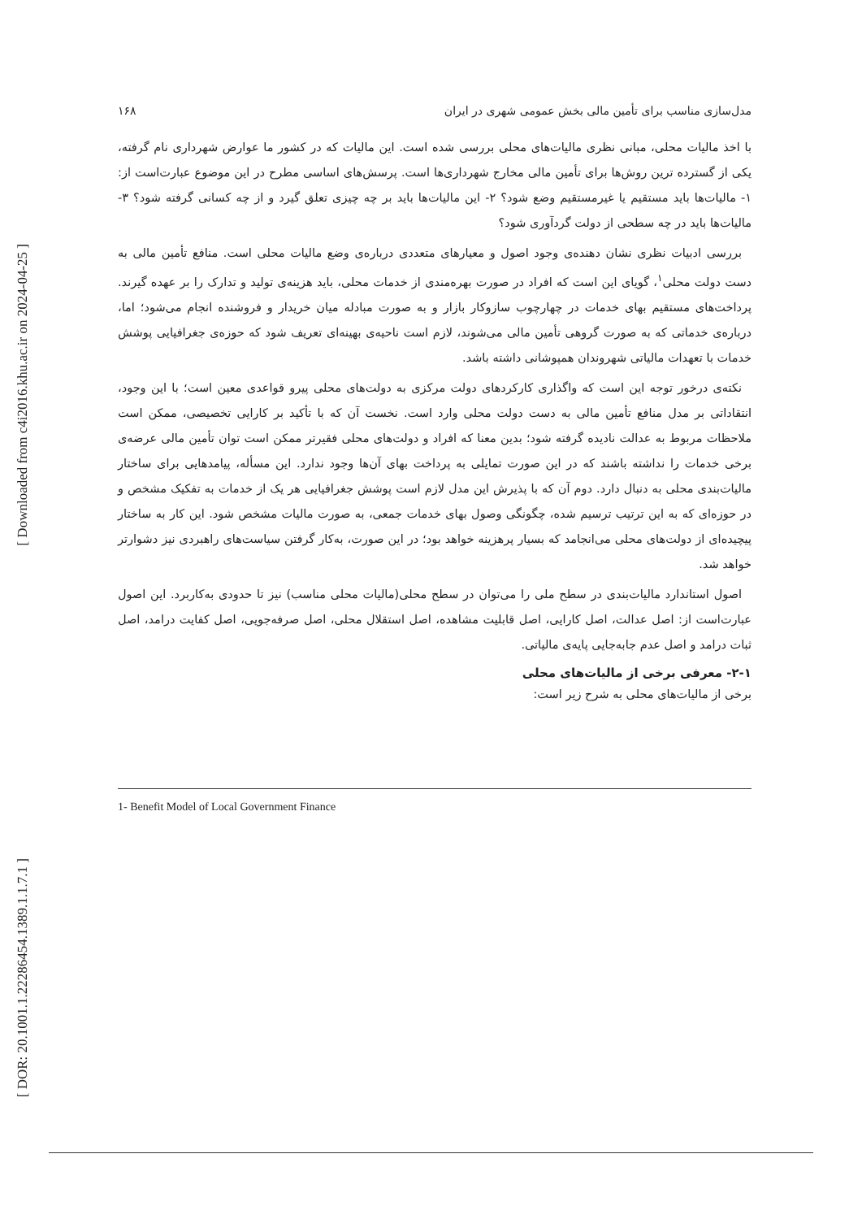[ Downloaded from c4i2016.khu.ac.ir on 2024-04-25 ]
[ DOR: 20.1001.1.22286454.1389.1.1.7.1 ]
مدل‌سازی مناسب برای تأمین مالی بخش عمومی شهری در ایران ۱۶۸
با اخذ مالیات محلی، مبانی نظری مالیات‌های محلی بررسی شده است. این مالیات که در کشور ما عوارض شهرداری نام گرفته، یکی از گسترده ترین روش‌ها برای تأمین مالی مخارج شهرداری‌ها است. پرسش‌های اساسی مطرح در این موضوع عبارت‌است از: ۱- مالیات‌ها باید مستقیم یا غیرمستقیم وضع شود؟ ۲- این مالیات‌ها باید بر چه چیزی تعلق گیرد و از چه کسانی گرفته شود؟ ۳- مالیات‌ها باید در چه سطحی از دولت گردآوری شود؟
بررسی ادبیات نظری نشان دهنده‌ی وجود اصول و معیارهای متعددی درباره‌ی وضع مالیات محلی است. منافع تأمین مالی به دست دولت محلی<sup>۱</sup>، گویای این است که افراد در صورت بهره‌مندی از خدمات محلی، باید هزینه‌ی تولید و تدارک را بر عهده گیرند. پرداخت‌های مستقیم بهای خدمات در چهارچوب سازوکار بازار و به صورت مبادله میان خریدار و فروشنده انجام می‌شود؛ اما، درباره‌ی خدماتی که به صورت گروهی تأمین مالی می‌شوند، لازم است ناحیه‌ی بهینه‌ای تعریف شود که حوزه‌ی جغرافیایی پوشش خدمات با تعهدات مالیاتی شهروندان همپوشانی داشته باشد.
نکته‌ی درخور توجه این است که واگذاری کارکردهای دولت مرکزی به دولت‌های محلی پیرو قواعدی معین است؛ با این وجود، انتقاداتی بر مدل منافع تأمین مالی به دست دولت محلی وارد است. نخست آن که با تأکید بر کارایی تخصیصی، ممکن است ملاحظات مربوط به عدالت نادیده گرفته شود؛ بدین معنا که افراد و دولت‌های محلی فقیرتر ممکن است توان تأمین مالی عرضه‌ی برخی خدمات را نداشته باشند که در این صورت تمایلی به پرداخت بهای آن‌ها وجود ندارد. این مسأله، پیامدهایی برای ساختار مالیات‌بندی محلی به دنبال دارد. دوم آن که با پذیرش این مدل لازم است پوشش جغرافیایی هر یک از خدمات به تفکیک مشخص و در حوزه‌ای که به این ترتیب ترسیم شده، چگونگی وصول بهای خدمات جمعی، به صورت مالیات مشخص شود. این کار به ساختار پیچیده‌ای از دولت‌های محلی می‌انجامد که بسیار پرهزینه خواهد بود؛ در این صورت، به‌کار گرفتن سیاست‌های راهبردی نیز دشوارتر خواهد شد.
اصول استاندارد مالیات‌بندی در سطح ملی را می‌توان در سطح محلی(مالیات محلی مناسب) نیز تا حدودی به‌کاربرد. این اصول عبارت‌است از: اصل عدالت، اصل کارایی، اصل قابلیت مشاهده، اصل استقلال محلی، اصل صرفه‌جویی، اصل کفایت درامد، اصل ثبات درامد و اصل عدم جابه‌جایی پایه‌ی مالیاتی.
۲-۱- معرفی برخی از مالیات‌های محلی
برخی از مالیات‌های محلی به شرح زیر است:
1- Benefit Model of Local Government Finance